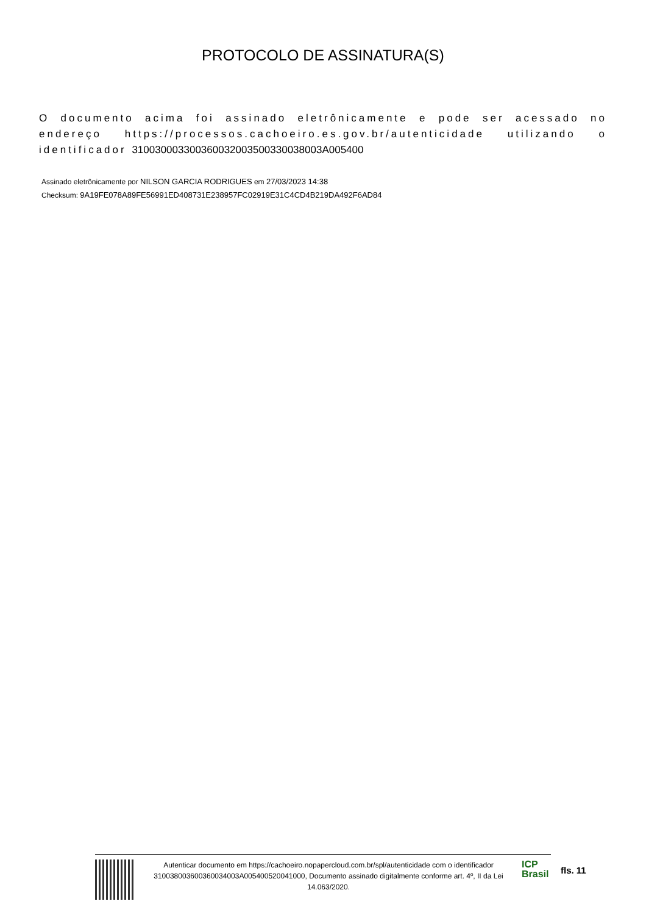PROTOCOLO DE ASSINATURA(S)
O documento acima foi assinado eletrônicamente e pode ser acessado no endereço https://processos.cachoeiro.es.gov.br/autenticidade utilizando o identificador 310030003300360032003500330038003A005400
Assinado eletrônicamente por NILSON GARCIA RODRIGUES em 27/03/2023 14:38
Checksum: 9A19FE078A89FE56991ED408731E238957FC02919E31C4CD4B219DA492F6AD84
Autenticar documento em https://cachoeiro.nopapercloud.com.br/spl/autenticidade com o identificador 310038003600360034003A005400520041000, Documento assinado digitalmente conforme art. 4º, II da Lei 14.063/2020.
ICP
Brasil
fls. 11